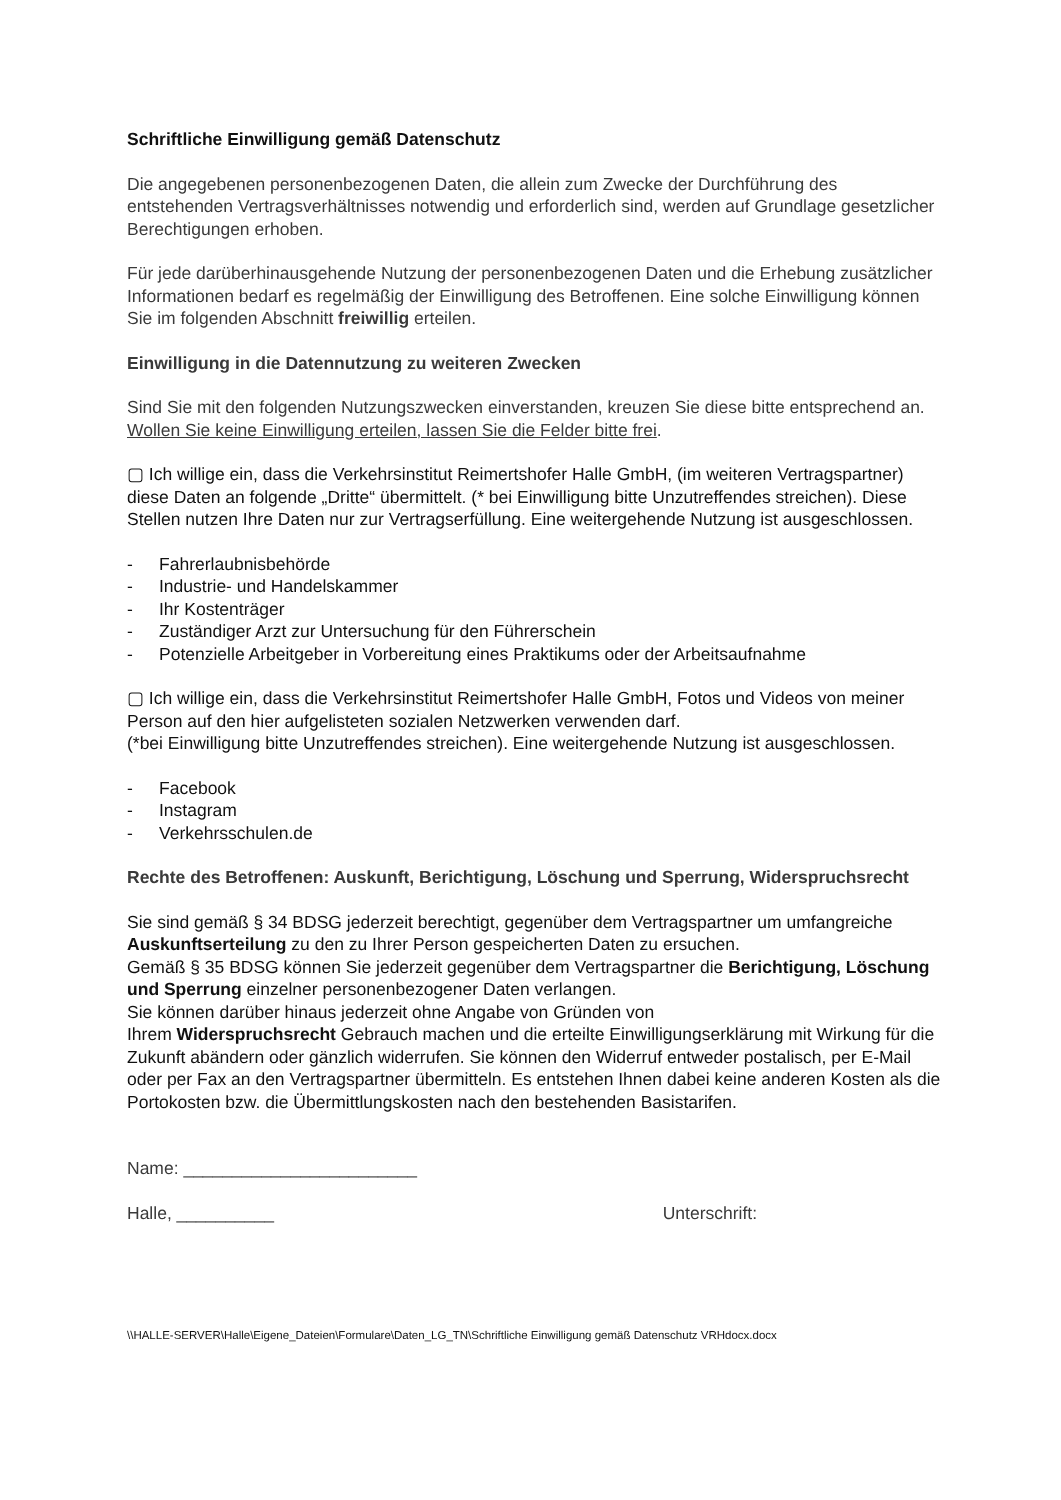Schriftliche Einwilligung gemäß Datenschutz
Die angegebenen personenbezogenen Daten, die allein zum Zwecke der Durchführung des entstehenden Vertragsverhältnisses notwendig und erforderlich sind, werden auf Grundlage gesetzlicher Berechtigungen erhoben.
Für jede darüberhinausgehende Nutzung der personenbezogenen Daten und die Erhebung zusätzlicher Informationen bedarf es regelmäßig der Einwilligung des Betroffenen. Eine solche Einwilligung können Sie im folgenden Abschnitt freiwillig erteilen.
Einwilligung in die Datennutzung zu weiteren Zwecken
Sind Sie mit den folgenden Nutzungszwecken einverstanden, kreuzen Sie diese bitte entsprechend an. Wollen Sie keine Einwilligung erteilen, lassen Sie die Felder bitte frei.
▢ Ich willige ein, dass die Verkehrsinstitut Reimertshofer Halle GmbH, (im weiteren Vertragspartner) diese Daten an folgende „Dritte“ übermittelt. (* bei Einwilligung bitte Unzutreffendes streichen). Diese Stellen nutzen Ihre Daten nur zur Vertragserfüllung. Eine weitergehende Nutzung ist ausgeschlossen.
- Fahrerlaubnisbehörde
- Industrie- und Handelskammer
- Ihr Kostenträger
- Zuständiger Arzt zur Untersuchung für den Führerschein
- Potenzielle Arbeitgeber in Vorbereitung eines Praktikums oder der Arbeitsaufnahme
▢ Ich willige ein, dass die Verkehrsinstitut Reimertshofer Halle GmbH, Fotos und Videos von meiner Person auf den hier aufgelisteten sozialen Netzwerken verwenden darf.
(*bei Einwilligung bitte Unzutreffendes streichen). Eine weitergehende Nutzung ist ausgeschlossen.
- Facebook
- Instagram
- Verkehrsschulen.de
Rechte des Betroffenen: Auskunft, Berichtigung, Löschung und Sperrung, Widerspruchsrecht
Sie sind gemäß § 34 BDSG jederzeit berechtigt, gegenüber dem Vertragspartner um umfangreiche Auskunftserteilung zu den zu Ihrer Person gespeicherten Daten zu ersuchen.
Gemäß § 35 BDSG können Sie jederzeit gegenüber dem Vertragspartner die Berichtigung, Löschung und Sperrung einzelner personenbezogener Daten verlangen.
Sie können darüber hinaus jederzeit ohne Angabe von Gründen von
Ihrem Widerspruchsrecht Gebrauch machen und die erteilte Einwilligungserklärung mit Wirkung für die Zukunft abändern oder gänzlich widerrufen. Sie können den Widerruf entweder postalisch, per E-Mail oder per Fax an den Vertragspartner übermitteln. Es entstehen Ihnen dabei keine anderen Kosten als die Portokosten bzw. die Übermittlungskosten nach den bestehenden Basistarifen.
Name: ________________________
Halle, __________ Unterschrift:
\\HALLE-SERVER\Halle\Eigene_Dateien\Formulare\Daten_LG_TN\Schriftliche Einwilligung gemäß Datenschutz VRHdocx.docx